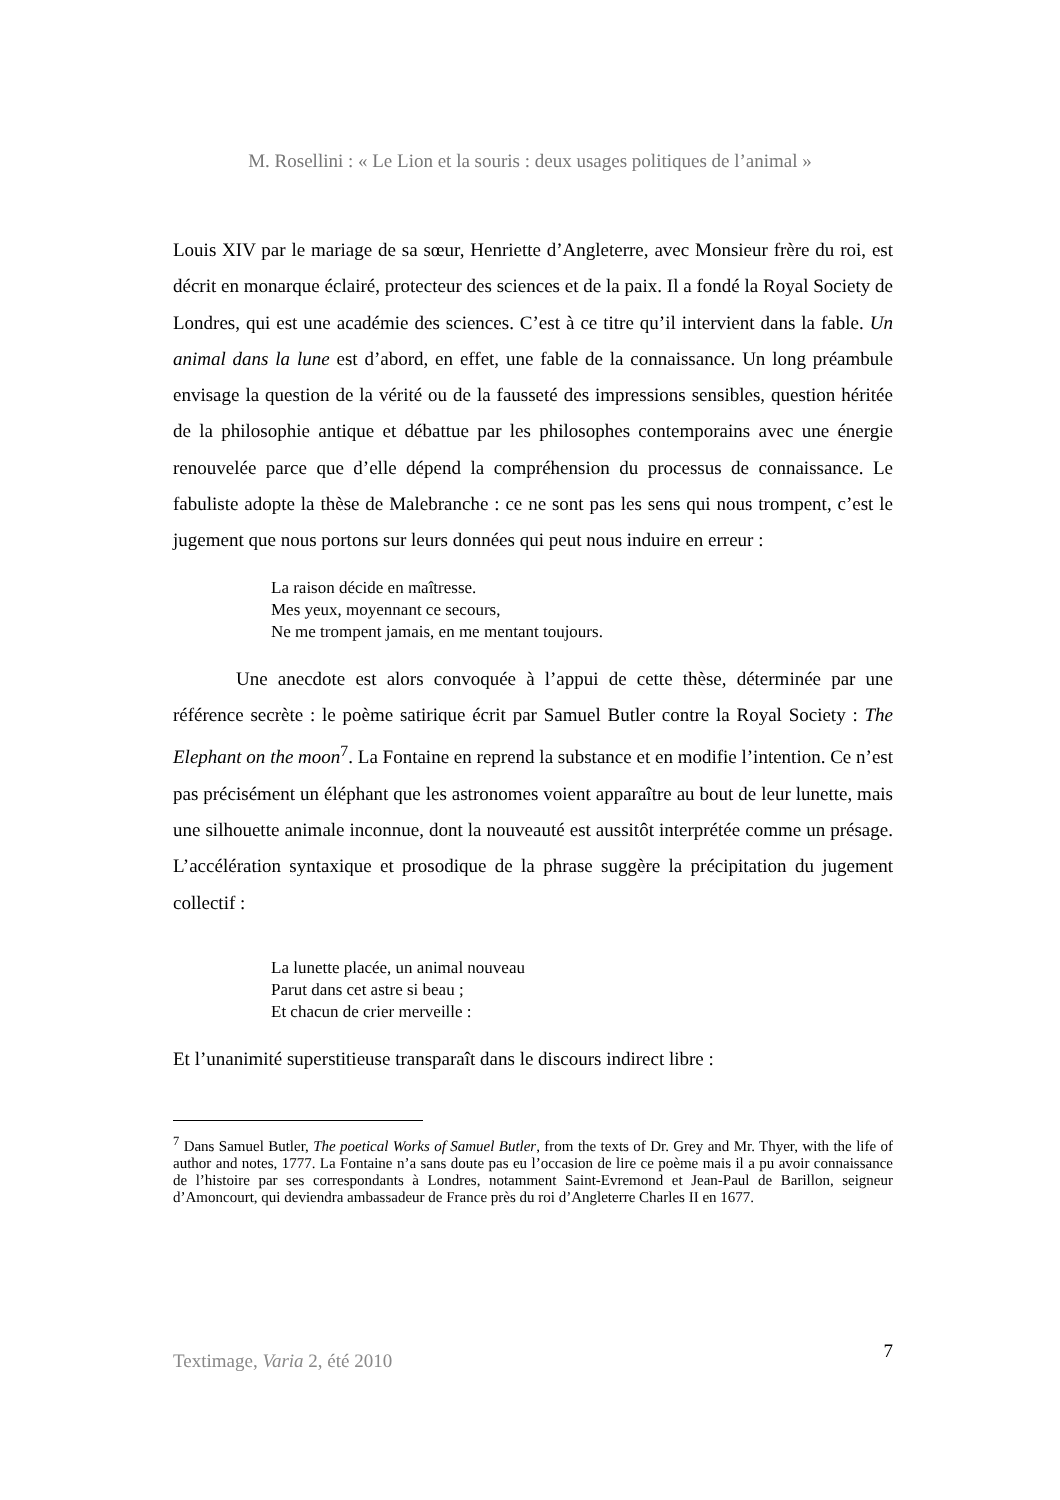M. Rosellini : « Le Lion et la souris : deux usages politiques de l’animal »
Louis XIV par le mariage de sa sœur, Henriette d’Angleterre, avec Monsieur frère du roi, est décrit en monarque éclairé, protecteur des sciences et de la paix. Il a fondé la Royal Society de Londres, qui est une académie des sciences. C’est à ce titre qu’il intervient dans la fable. Un animal dans la lune est d’abord, en effet, une fable de la connaissance. Un long préambule envisage la question de la vérité ou de la fausseté des impressions sensibles, question héritée de la philosophie antique et débattue par les philosophes contemporains avec une énergie renouvelée parce que d’elle dépend la compréhension du processus de connaissance. Le fabuliste adopte la thèse de Malebranche : ce ne sont pas les sens qui nous trompent, c’est le jugement que nous portons sur leurs données qui peut nous induire en erreur :
La raison décide en maîtresse.
Mes yeux, moyennant ce secours,
Ne me trompent jamais, en me mentant toujours.
Une anecdote est alors convoquée à l’appui de cette thèse, déterminée par une référence secrète : le poème satirique écrit par Samuel Butler contre la Royal Society : The Elephant on the moon<sup>7</sup>. La Fontaine en reprend la substance et en modifie l’intention. Ce n’est pas précisément un éléphant que les astronomes voient apparaître au bout de leur lunette, mais une silhouette animale inconnue, dont la nouveauté est aussitôt interprétée comme un présage. L’accélération syntaxique et prosodique de la phrase suggère la précipitation du jugement collectif :
La lunette placée, un animal nouveau
Parut dans cet astre si beau ;
Et chacun de crier merveille :
Et l’unanimité superstitieuse transparaît dans le discours indirect libre :
<sup>7</sup> Dans Samuel Butler, The poetical Works of Samuel Butler, from the texts of Dr. Grey and Mr. Thyer, with the life of author and notes, 1777. La Fontaine n’a sans doute pas eu l’occasion de lire ce poème mais il a pu avoir connaissance de l’histoire par ses correspondants à Londres, notamment Saint-Evremond et Jean-Paul de Barillon, seigneur d’Amoncourt, qui deviendra ambassadeur de France près du roi d’Angleterre Charles II en 1677.
Textimage, Varia 2, été 2010 7